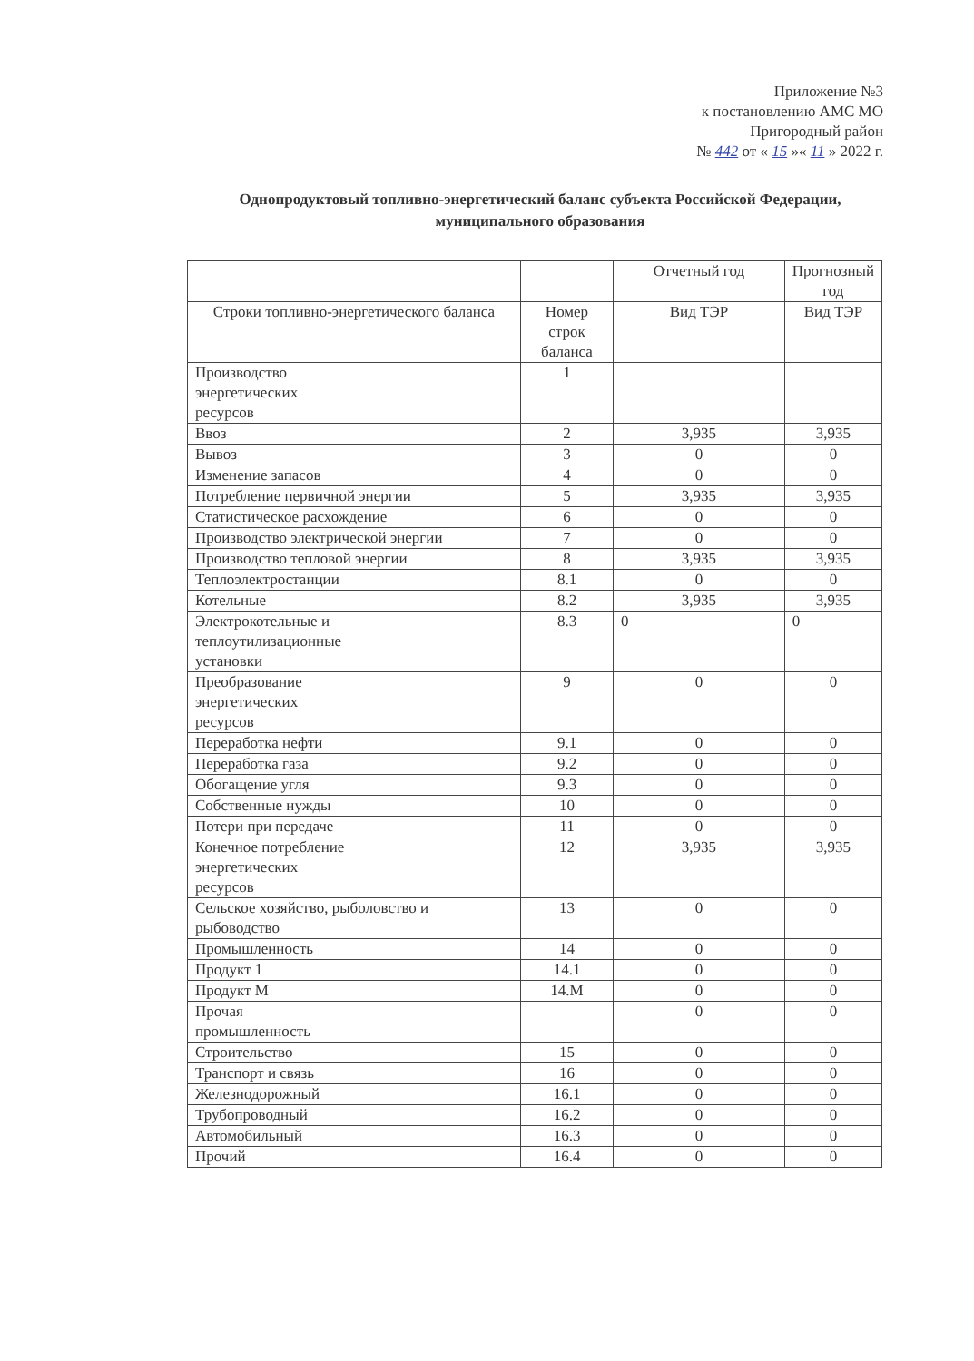Приложение №3
к постановлению АМС МО
Пригородный район
№ 442 от « 15 »« 11 » 2022 г.
Однопродуктовый топливно-энергетический баланс субъекта Российской Федерации, муниципального образования
| | | Отчетный год | Прогнозный год |
| --- | --- | --- | --- |
| Строки топливно-энергетического баланса | Номер строк баланса | Вид ТЭР | Вид ТЭР |
| Производство энергетических ресурсов | 1 | | |
| Ввоз | 2 | 3,935 | 3,935 |
| Вывоз | 3 | 0 | 0 |
| Изменение запасов | 4 | 0 | 0 |
| Потребление первичной энергии | 5 | 3,935 | 3,935 |
| Статистическое расхождение | 6 | 0 | 0 |
| Производство электрической энергии | 7 | 0 | 0 |
| Производство тепловой энергии | 8 | 3,935 | 3,935 |
| Теплоэлектростанции | 8.1 | 0 | 0 |
| Котельные | 8.2 | 3,935 | 3,935 |
| Электрокотельные и теплоутилизационные установки | 8.3 | 0 | 0 |
| Преобразование энергетических ресурсов | 9 | 0 | 0 |
| Переработка нефти | 9.1 | 0 | 0 |
| Переработка газа | 9.2 | 0 | 0 |
| Обогащение угля | 9.3 | 0 | 0 |
| Собственные нужды | 10 | 0 | 0 |
| Потери при передаче | 11 | 0 | 0 |
| Конечное потребление энергетических ресурсов | 12 | 3,935 | 3,935 |
| Сельское хозяйство, рыболовство и рыбоводство | 13 | 0 | 0 |
| Промышленность | 14 | 0 | 0 |
| Продукт 1 | 14.1 | 0 | 0 |
| Продукт М | 14.М | 0 | 0 |
| Прочая промышленность | | 0 | 0 |
| Строительство | 15 | 0 | 0 |
| Транспорт и связь | 16 | 0 | 0 |
| Железнодорожный | 16.1 | 0 | 0 |
| Трубопроводный | 16.2 | 0 | 0 |
| Автомобильный | 16.3 | 0 | 0 |
| Прочий | 16.4 | 0 | 0 |